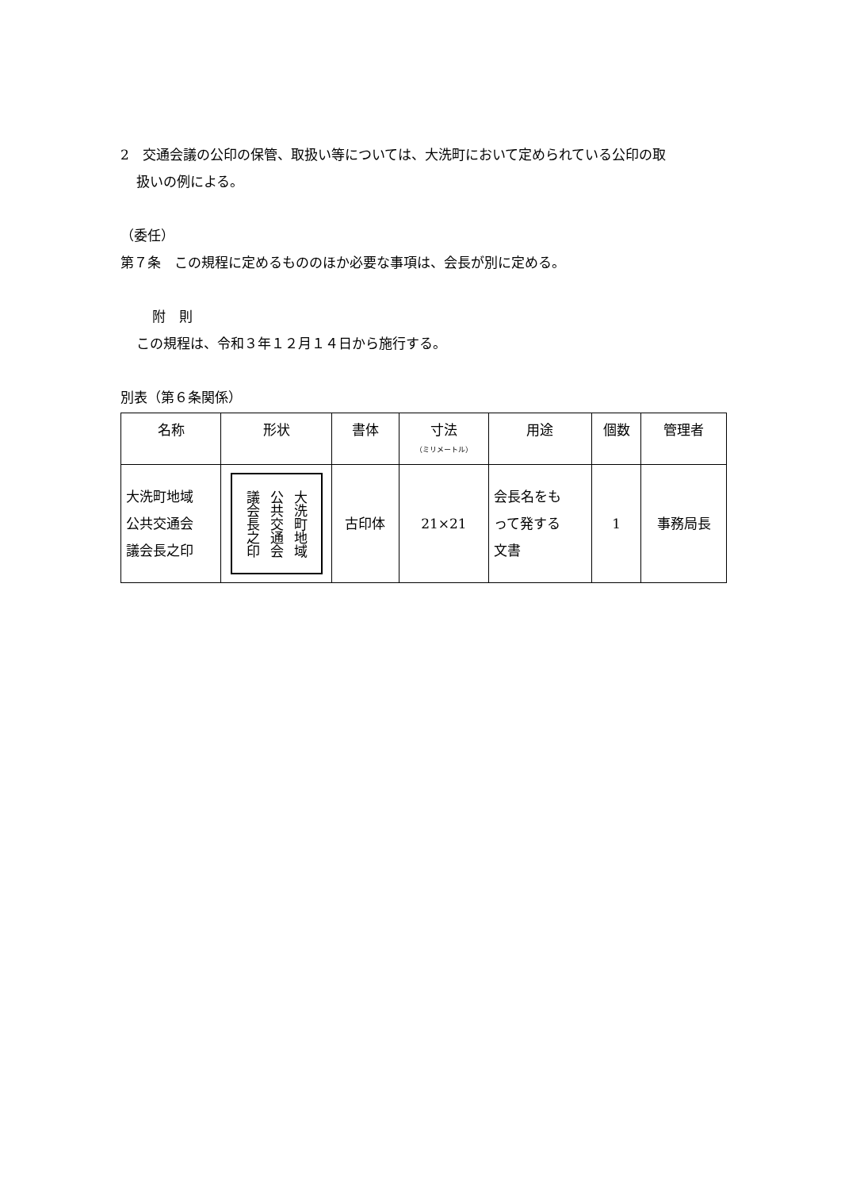2　交通会議の公印の保管、取扱い等については、大洗町において定められている公印の取
扱いの例による。
（委任）
第７条　この規程に定めるもののほか必要な事項は、会長が別に定める。
附　則
この規程は、令和３年１２月１４日から施行する。
別表（第６条関係）
| 名称 | 形状 | 書体 | 寸法 （ミリメートル） | 用途 | 個数 | 管理者 |
| --- | --- | --- | --- | --- | --- | --- |
| 大洗町地域 公共交通会 議会長之印 | 大洗町地域 公共交通会 議会長之印 | 古印体 | 21×21 | 会長名をも って発する 文書 | 1 | 事務局長 |